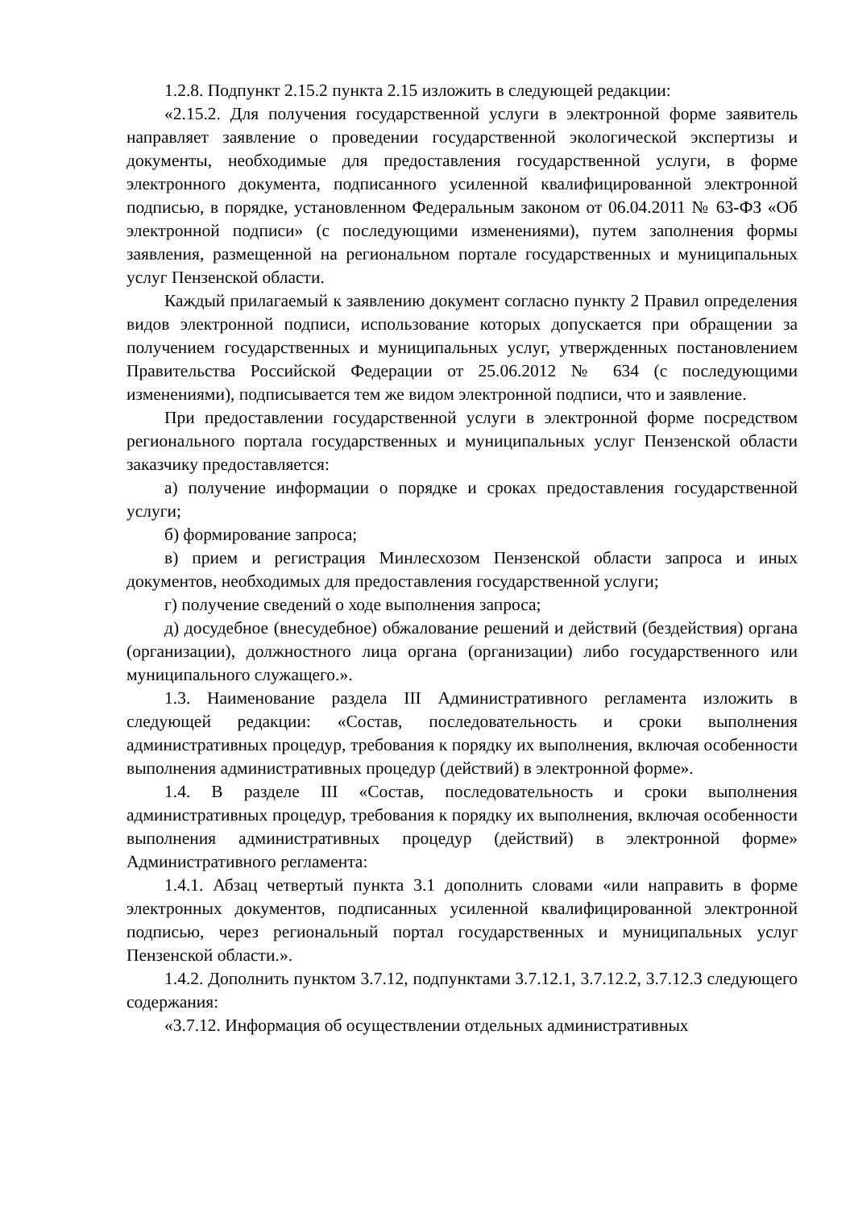1.2.8. Подпункт 2.15.2 пункта 2.15 изложить в следующей редакции:
«2.15.2. Для получения государственной услуги в электронной форме заявитель направляет заявление о проведении государственной экологической экспертизы и документы, необходимые для предоставления государственной услуги, в форме электронного документа, подписанного усиленной квалифицированной электронной подписью, в порядке, установленном Федеральным законом от 06.04.2011 № 63-ФЗ «Об электронной подписи» (с последующими изменениями), путем заполнения формы заявления, размещенной на региональном портале государственных и муниципальных услуг Пензенской области.
Каждый прилагаемый к заявлению документ согласно пункту 2 Правил определения видов электронной подписи, использование которых допускается при обращении за получением государственных и муниципальных услуг, утвержденных постановлением Правительства Российской Федерации от 25.06.2012 № 634 (с последующими изменениями), подписывается тем же видом электронной подписи, что и заявление.
При предоставлении государственной услуги в электронной форме посредством регионального портала государственных и муниципальных услуг Пензенской области заказчику предоставляется:
а) получение информации о порядке и сроках предоставления государственной услуги;
б) формирование запроса;
в) прием и регистрация Минлесхозом Пензенской области запроса и иных документов, необходимых для предоставления государственной услуги;
г) получение сведений о ходе выполнения запроса;
д) досудебное (внесудебное) обжалование решений и действий (бездействия) органа (организации), должностного лица органа (организации) либо государственного или муниципального служащего.».
1.3. Наименование раздела III Административного регламента изложить в следующей редакции: «Состав, последовательность и сроки выполнения административных процедур, требования к порядку их выполнения, включая особенности выполнения административных процедур (действий) в электронной форме».
1.4. В разделе III «Состав, последовательность и сроки выполнения административных процедур, требования к порядку их выполнения, включая особенности выполнения административных процедур (действий) в электронной форме» Административного регламента:
1.4.1. Абзац четвертый пункта 3.1 дополнить словами «или направить в форме электронных документов, подписанных усиленной квалифицированной электронной подписью, через региональный портал государственных и муниципальных услуг Пензенской области.».
1.4.2. Дополнить пунктом 3.7.12, подпунктами 3.7.12.1, 3.7.12.2, 3.7.12.3 следующего содержания:
«3.7.12. Информация об осуществлении отдельных административных